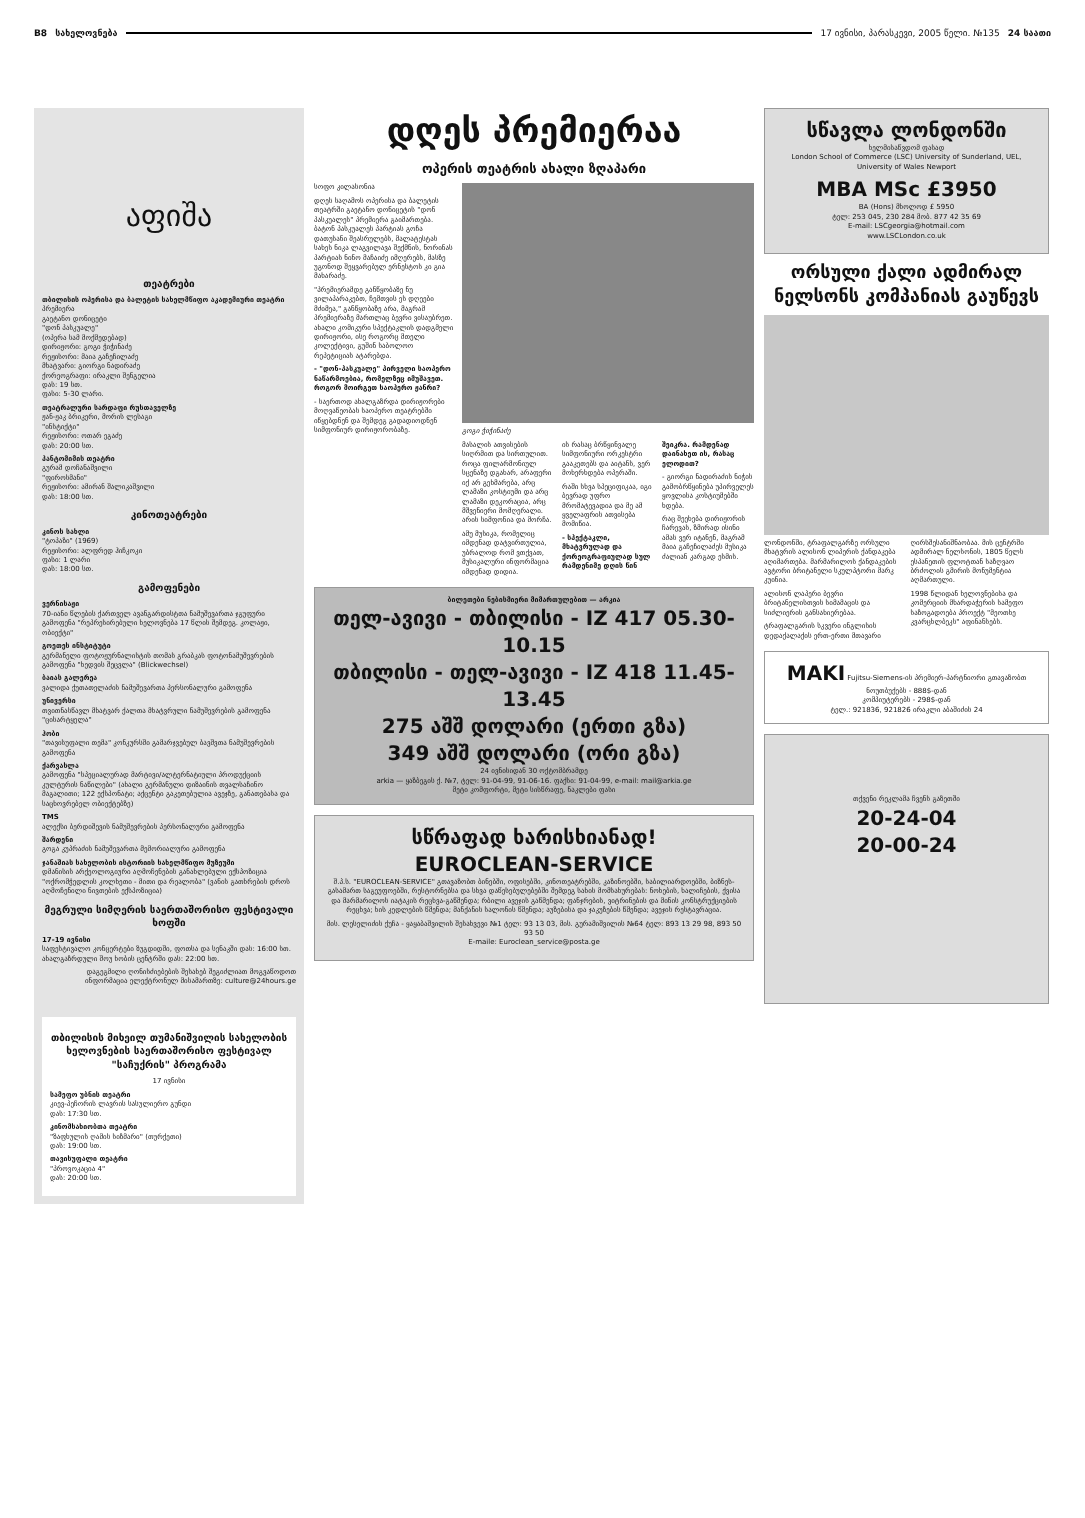B8 სახელოვნება
17 ივნისი, პარასკევი, 2005 წელი. №135 24 საათი
აფიშა
თეატრები
თბილისის ოპერისა და ბალეტის სახელმწიფო აკადემიური თეატრი
პრემიერა
გაეტანო დონიცეტი
"დონ პასკუალე"
(ოპერა სამ მოქმედებად)
დირიჟორი: გოგი ჭიჭინაძე
რეჟისორი: მაია გაჩეჩილაძე
მხატვარი: გიორგი ნადირაძე
ქორეოგრაფი: ირაკლი შენგელია
დას: 19 სთ.
ფასი: 5-30 ლარი.
თეატრალური სარდაფი რუსთაველზე
ჟან-ჟაკ ბრიკერი, მორის ლესაგი
"ინსტიქტი"
რეჟისორი: ოთარ ეგაძე
დას: 20:00 სთ.
პანტომიმის თეატრი
გურამ დოჩანაშვილი
"ფიროსმანი"
რეჟისორი: ამირან შალიკაშვილი
დას: 18:00 სთ.
კინოთეატრები
კინოს სახლი
"ტოპაზი" (1969)
რეჟისორი: ალფრედ ჰიჩკოკი
ფასი: 1 ლარი
დას: 18:00 სთ.
გამოფენები
ვერნისაჟი
70-იანი წლების ქართველ ავანგარდისტთა ნამუშევართა ჯგუფური გამოფენა "რეპრესირებული ხელოვნება 17 წლის შემდეგ. კოლაჟი, ობიექტი"
გოეთეს ინსტიტუტი
გერმანელი ფოტოჟურნალისტის თომას გრაბკას ფოტონამუშევრების გამოფენა "ხედვის შეცვლა" (Blickwechsel)
ბაიას გალერეა
ვალიდა ქუთათელაძის ნამუშევართა პერსონალური გამოფენა
უნივერსი
თვითნასწავლ მხატვარ ქალთა მხატვრული ნამუშევრების გამოფენა "ცისარტყელა"
ჰობი
"თავისუფალი თემა" კონკურსში გამარჯვებულ ბავშვთა ნამუშევრების გამოფენა
ქარვასლა
გამოფენა "სპეციალურად მარტივი/ალტერნატიული პროდუქციის კულტურის ნაწილები" (ახალი გერმანული დიზაინის თვალსაჩინო მაგალითი; 122 ექსპონატი; აქცენტი გაკეთებულია ავეჯზე, განათებასა და საცხოვრებელ ობიექტებზე)
TMS
ალექსი ბერდიშევის ნამუშევრების პერსონალური გამოფენა
შარდენი
გოგა კუპრაძის ნამუშევართა მემორიალური გამოფენა
ჯანაშიას სახელობის ისტორიის სახელმწიფო მუზეუმი
დმანისის არქეოლოგიური აღმოჩენების განახლებული ექსპოზიცია
"ოქრომჭედლის კოლხეთი - მითი და რეალობა" (ვანის გათხრების დროს აღმოჩენილი ნივთების ექსპოზიცია)
მეგრული სიმღერის საერთაშორისო ფესტივალი ხოფში
17-19 ივნისი
საფესტივალო კონცერტები ზუგდიდში, ფოთსა და სენაკში დას: 16:00 სთ.
ახალგაზრდული შოუ ხობის ცენტრში დას: 22:00 სთ.
დაგეგმილი ღონისძიებების შესახებ შეგიძლიათ მოგვაწოდოთ ინფორმაცია ელექტრონულ მისამართზე: culture@24hours.ge
თბილისის მიხეილ თუმანიშვილის სახელობის ხელოვნების საერთაშორისო ფესტივალ "საჩუქრის" პროგრამა
17 ივნისი
სამეფო უბნის თეატრი
კიევ-პეჩორის ლავრის სასულიერო გუნდი
დას: 17:30 სთ.
კინომსახიობთა თეატრი
"ზაფხულის ღამის სიზმარი" (თურქეთი)
დას: 19:00 სთ.
თავისუფალი თეატრი
"პროვოკაცია 4"
დას: 20:00 სთ.
დღეს პრემიერაა
ოპერის თეატრის ახალი ზღაპარი
სოფო კილასონია
დღეს საღამოს ოპერისა და ბალეტის თეატრში გაეტანო დონიცეტის "დონ პასკუალეს" პრემიერა გაიმართება. ბატონ პასკუალეს პარტიას გოჩა დათუსანი შეასრულებს, მალატესტას სახეს ნიკა ლაგვილავა შექმნის, ნორინას პარტიას ნინო მაჩაიძე იმღერებს, მასზე უგონოდ შეყვარებულ ერნესტოს კი გია მახარაძე.
"პრემიერამდე განწყობაზე ნუ ვილაპარაკებთ, ჩემთვის ეს დღეები მძიმეა," განწყობაზე არა, მაგრამ პრემიერაზე მართლაც ბევრი ვისაუბრეთ. ახალი კომიკური სპექტაკლის დადგმელი დირიჟორი, ისე როგორც მთელი კოლექტივი, გუშინ საბოლოო რეპეტიციას ატარებდა.
- "დონ-პასკუალე" პირველი საოპერო ნაწარმოებია, რომელზეც იმუშავეთ. როგორ მოირგეთ საოპერო ჟანრი?
- საერთოდ ახალგაზრდა დირიჟორები მოღვაწეობას საოპერო თეატრებში იწყებდნენ და შემდეგ გადადიოდნენ სიმფონიურ დირიჟორობაზე.
გოგი ჭიჭინაძე
მასალის ათვისების სიღრმით და სირთულით. როცა ფილარმონიულ სცენაზე დგახარ, არაფერი იქ არ გეხმარება, არც ლამაზი კოსტიუმი და არც ლამაზი დეკორაცია, არც მშვენიერი მომღერალი. არის სიმფონია და მორჩა.
ამუ მუსიკა, რომელიც იმდენად დატვირთულია, უბრალოდ რომ ვთქვათ, მუსიკალური ინფორმაცია იმდენად დიდია.
ის რასაც ბრწყინვალე სიმფონიური ორკესტრი გააკეთებს და აიტანს, ვერ მოხერხდება ოპერაში.
რაში სხვა სპეციფიკაა, იგი ბევრად უფრო მრომატევადია და მე ამ ყველაფრის ათვისება მომიწია.
- სპექტაკლი, მხატვრულად და ქორეოგრაფიულად სულ რამდენიმე დღის წინ შეიკრა. რამდენად დაინახეთ ის, რასაც ელოდით?
- გიორგი ნადირაძის ნიჭის გამობრწყინება უპირველეს ყოვლისა კოსტიუმებში ხდება.
რაც შეეხება დირიჟორის ჩარევას, ზმირად ისინი ამას ვერ იტანენ, მაგრამ მაია გაჩეჩილაძეს მუსიკა ძალიან კარგად ესმის.
ბილეთები ნებისმიერი მიმართულებით — არკია
თელ-ავივი - თბილისი - IZ 417 05.30-10.15
თბილისი - თელ-ავივი - IZ 418 11.45-13.45
275 აშშ დოლარი (ერთი გზა)
349 აშშ დოლარი (ორი გზა)
24 ივნისიდან 30 ოქტომბრამდე
arkia — ყაზბეგის ქ. №7, ტელ: 91-04-99, 91-06-16. ფაქსი: 91-04-99, e-mail: mail@arkia.ge
მეტი კომფორტი, მეტი სისწრაფე, ნაკლები ფასი
სწრაფად ხარისხიანად!
EUROCLEAN-SERVICE
შ.პ.ს. "EUROCLEAN-SERVICE" გთავაზობთ ბინებში, ოფისებში, კინოთეატრებში, კაზინოებში, საბილიარდოებში, ბიზნეს-გასამართ საგეუფოებში, რესტორნებსა და სხვა დაწესებულებებში შემდეგ სახის მომსახურებას: ნოხების, ხალიჩების, ქვისა და მარმარილოს იატაკის რეცხვა-გაწმენდა; რბილი ავეჯის გაწმენდა; ფანჯრების, ვიტრინების და მინის კონსტრუქციების რეცხვა; ხის კედლების წმენდა; მანქანის სალონის წმენდა; აუზებისა და ჯაკუზების წმენდა; ავეჯის რესტავრაცია.
მის. ლესელიძის ქუჩა - ყაყაბაშვილის შესახვევი №1 ტელ: 93 13 03, მის. გურამიშვილის №64 ტელ: 893 13 29 98, 893 50 93 50
E-maile: Euroclean_service@posta.ge
სწავლა ლონდონში
ხელმისაწვდომ ფასად
London School of Commerce (LSC) University of Sunderland, UEL, University of Wales Newport
MBA MSc £3950
BA (Hons) მხოლოდ £ 5950
ტელ: 253 045, 230 284 მობ. 877 42 35 69
E-mail: LSCgeorgia@hotmail.com
www.LSCLondon.co.uk
ორსული ქალი ადმირალ ნელსონს კომპანიას გაუწევს
ლონდონში, ტრაფალგარზე ორსული მხატვრის ალისონ ლიპერის ქანდაკება აღიმართება. მარმარილოს ქანდაკების ავტორი ბრიტანელი სკულპტორი მარკ კუინია.
ალისონ ლაპერი ბევრი ბრიტანელისთვის სიმამაცის და სიძლიერის განსახიერებაა.
ტრაფალგარის სკვერი ინგლისის დედაქალაქის ერთ-ერთი მთავარი ღირსშესანიშნაობაა. მის ცენტრში ადმირალ ნელსონის, 1805 წელს ესპანეთის ფლოტთან საზღვაო ბრძოლის გმირის მონუმენტია აღმართული.
1998 წლიდან ხელოვნებისა და კომერციის მხარდაჭერის სამეფო საზოგადოება პროექტ "მეოთხე კვარცხლბეკს" აფინანსებს.
MAKI Fujitsu-Siemens-ის პრემიერ-პარტნიორი გთავაზობთ
ნოუთბუქებს - 888$-დან
კომპიუტერებს - 298$-დან
ტელ.: 921836, 921826 ირაკლი აბაშიძის 24
თქვენი რეკლამა ჩვენს გაზეთში
20-24-04
20-00-24